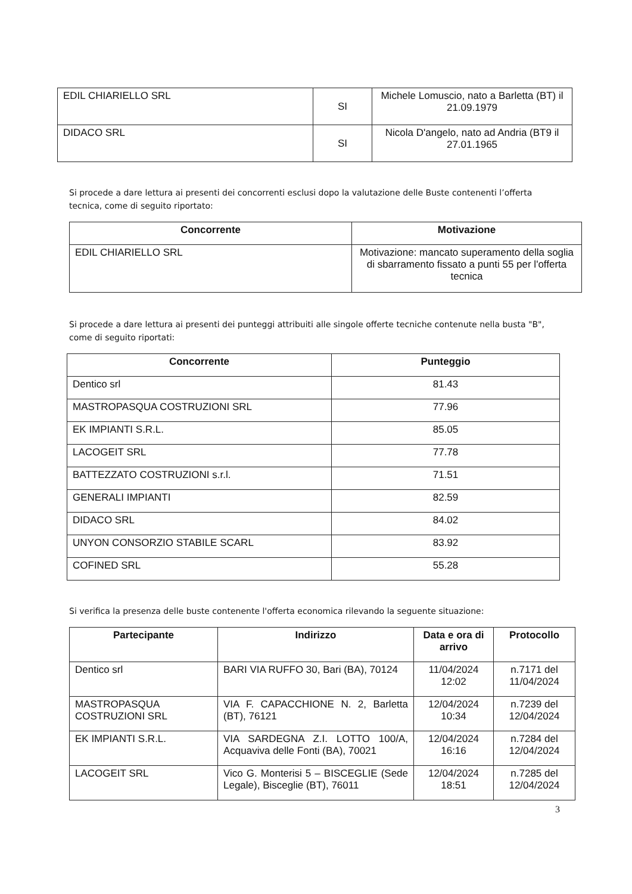| EDIL CHIARIELLO SRL | SI | Michele Lomuscio, nato a Barletta (BT) il 21.09.1979 |
| DIDACO SRL | SI | Nicola D'angelo, nato ad Andria (BT9 il 27.01.1965 |
Si procede a dare lettura ai presenti dei concorrenti esclusi dopo la valutazione delle Buste contenenti l’offerta tecnica, come di seguito riportato:
| Concorrente | Motivazione |
| --- | --- |
| EDIL CHIARIELLO SRL | Motivazione: mancato superamento della soglia di sbarramento fissato a punti 55 per l'offerta tecnica |
Si procede a dare lettura ai presenti dei punteggi attribuiti alle singole offerte tecniche contenute nella busta "B", come di seguito riportati:
| Concorrente | Punteggio |
| --- | --- |
| Dentico srl | 81.43 |
| MASTROPASQUA COSTRUZIONI SRL | 77.96 |
| EK IMPIANTI S.R.L. | 85.05 |
| LACOGEIT SRL | 77.78 |
| BATTEZZATO COSTRUZIONI s.r.l. | 71.51 |
| GENERALI IMPIANTI | 82.59 |
| DIDACO SRL | 84.02 |
| UNYON CONSORZIO STABILE SCARL | 83.92 |
| COFINED SRL | 55.28 |
Si verifica la presenza delle buste contenente l'offerta economica rilevando la seguente situazione:
| Partecipante | Indirizzo | Data e ora di arrivo | Protocollo |
| --- | --- | --- | --- |
| Dentico srl | BARI VIA RUFFO 30, Bari (BA), 70124 | 11/04/2024 12:02 | n.7171 del 11/04/2024 |
| MASTROPASQUA COSTRUZIONI SRL | VIA F. CAPACCHIONE N. 2, Barletta (BT), 76121 | 12/04/2024 10:34 | n.7239 del 12/04/2024 |
| EK IMPIANTI S.R.L. | VIA SARDEGNA Z.I. LOTTO 100/A, Acquaviva delle Fonti (BA), 70021 | 12/04/2024 16:16 | n.7284 del 12/04/2024 |
| LACOGEIT SRL | Vico G. Monterisi 5 – BISCEGLIE (Sede Legale), Bisceglie (BT), 76011 | 12/04/2024 18:51 | n.7285 del 12/04/2024 |
3